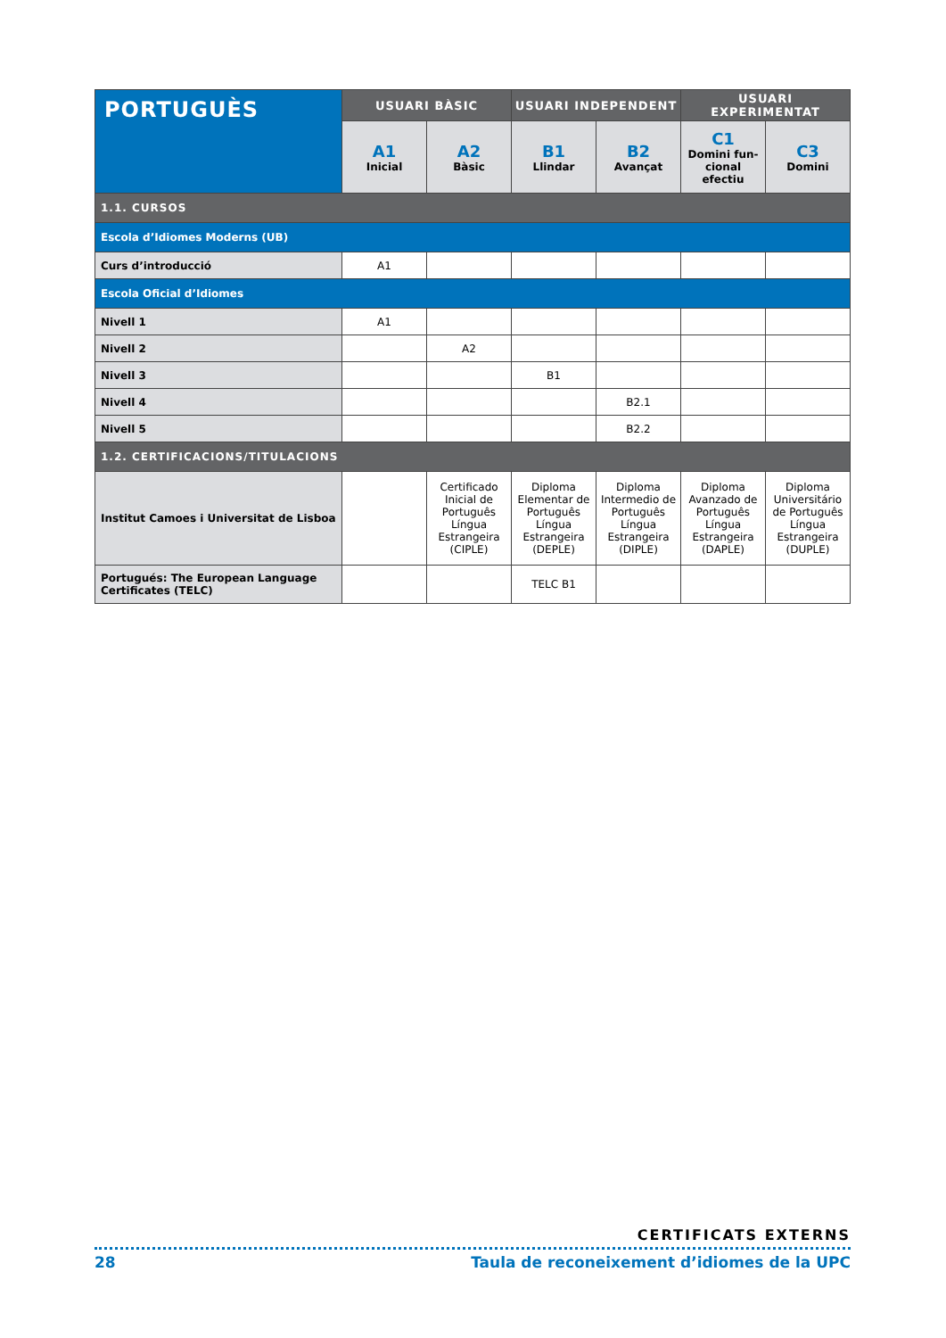| PORTUGUÈS | USUARI BÀSIC | | USUARI INDEPENDENT | | USUARI EXPERIMENTAT | |
| --- | --- | --- | --- | --- | --- | --- |
| | A1 Inicial | A2 Bàsic | B1 Llindar | B2 Avançat | C1 Domini fun-cional efectiu | C3 Domini |
| 1.1. CURSOS | | | | | | |
| Escola d’Idiomes Moderns (UB) | | | | | | |
| Curs d’introducció | A1 | | | | | |
| Escola Oficial d’Idiomes | | | | | | |
| Nivell 1 | A1 | | | | | |
| Nivell 2 | | A2 | | | | |
| Nivell 3 | | | B1 | | | |
| Nivell 4 | | | | B2.1 | | |
| Nivell 5 | | | | B2.2 | | |
| 1.2. CERTIFICACIONS/TITULACIONS | | | | | | |
| Institut Camoes i Universitat de Lisboa | | Certificado Inicial de Português Língua Estrangeira (CIPLE) | Diploma Elementar de Português Língua Estrangeira (DEPLE) | Diploma Intermedio de Português Língua Estrangeira (DIPLE) | Diploma Avanzado de Português Língua Estrangeira (DAPLE) | Diploma Universitário de Português Língua Estrangeira (DUPLE) |
| Portugués: The European Language Certificates (TELC) | | | TELC B1 | | | |
CERTIFICATS EXTERNS
28 Taula de reconeixement d’idiomes de la UPC